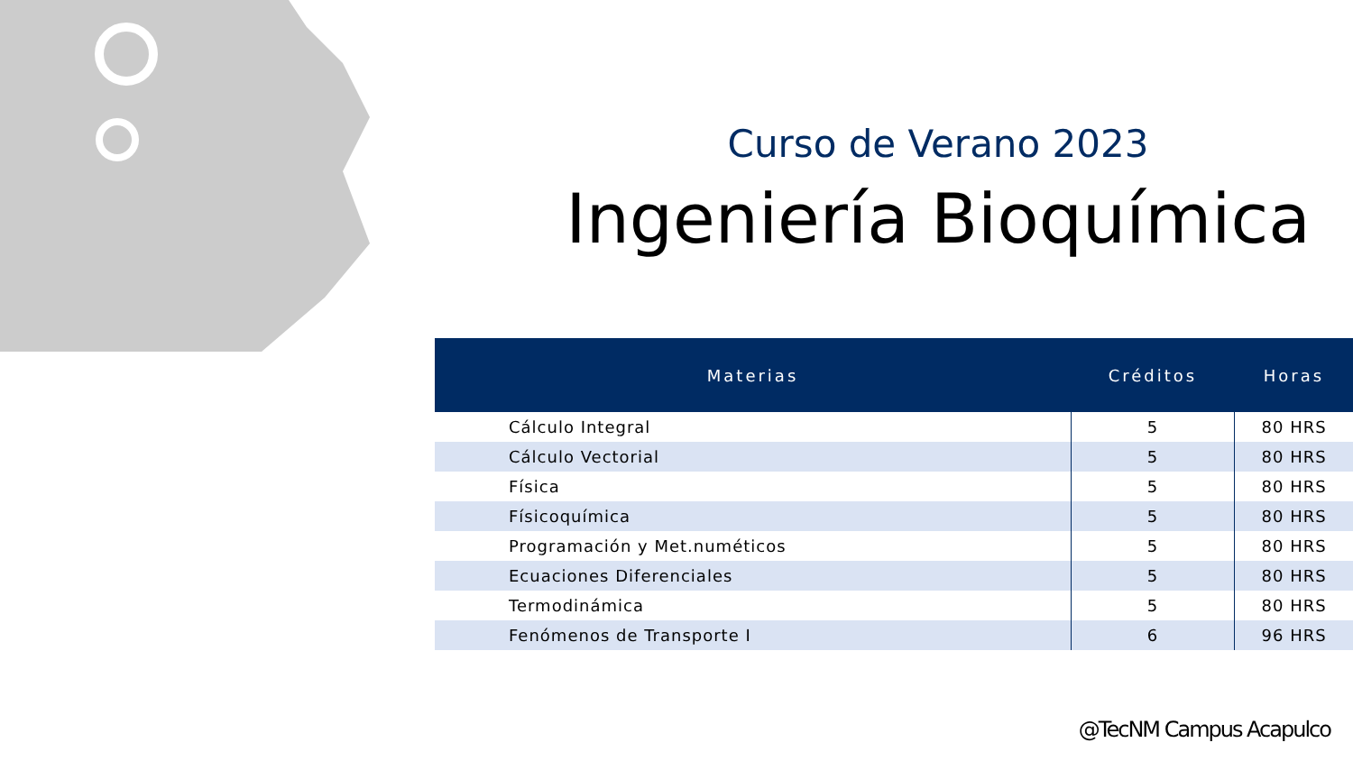Curso de Verano 2023
Ingeniería Bioquímica
| Materias | Créditos | Horas |
| --- | --- | --- |
| Cálculo Integral | 5 | 80 HRS |
| Cálculo Vectorial | 5 | 80 HRS |
| Física | 5 | 80 HRS |
| Físicoquímica | 5 | 80 HRS |
| Programación y Met.numéticos | 5 | 80 HRS |
| Ecuaciones Diferenciales | 5 | 80 HRS |
| Termodinámica | 5 | 80 HRS |
| Fenómenos de Transporte I | 6 | 96 HRS |
@TecNM Campus Acapulco